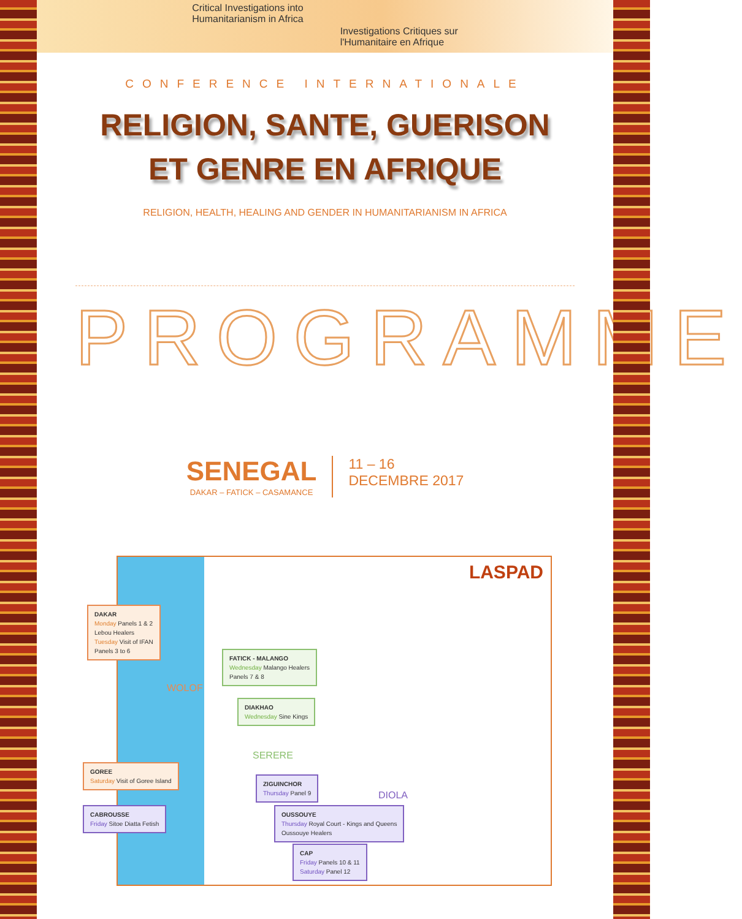Critical Investigations into
Humanitarianism in Africa
Investigations Critiques sur
l'Humanitaire en Afrique
CONFERENCE INTERNATIONALE
RELIGION, SANTE, GUERISON
ET GENRE EN AFRIQUE
RELIGION, HEALTH, HEALING AND GENDER IN HUMANITARIANISM IN AFRICA
PROGRAMME
SENEGAL
DAKAR – FATICK – CASAMANCE
11 – 16
DECEMBRE 2017
LASPAD
DAKAR
Monday Panels 1 & 2
Lebou Healers
Tuesday Visit of IFAN
Panels 3 to 6
FATICK - MALANGO
Wednesday Malango Healers
Panels 7 & 8
DIAKHAO
Wednesday Sine Kings
WOLOF
SERERE
DIOLA
GOREE
Saturday Visit of Goree Island
ZIGUINCHOR
Thursday Panel 9
CABROUSSE
Friday Sitoe Diatta Fetish
OUSSOUYE
Thursday Royal Court - Kings and Queens
Oussouye Healers
CAP
Friday Panels 10 & 11
Saturday Panel 12